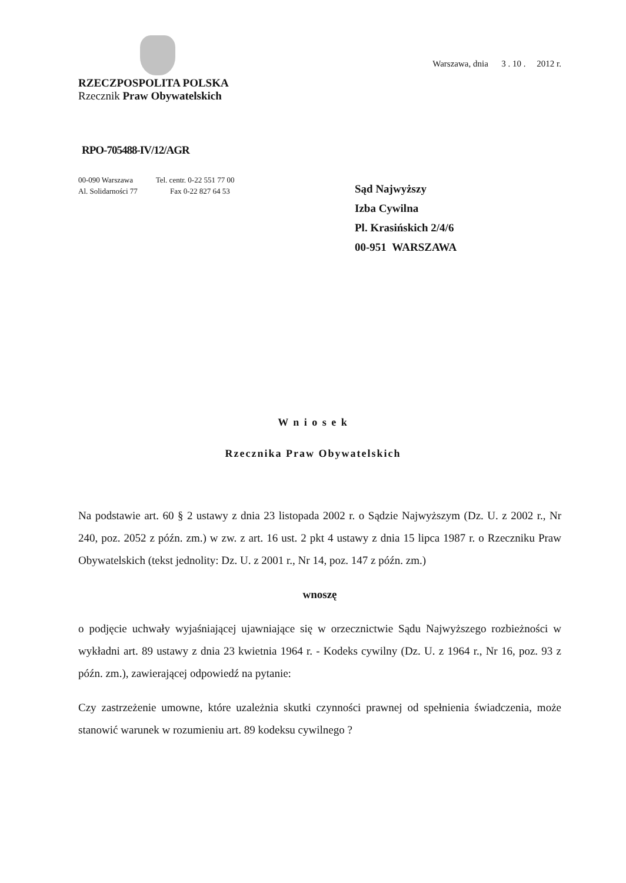RZECZPOSPOLITA POLSKA
Rzecznik Praw Obywatelskich
Warszawa, dnia 3 . 10 . 2012 r.
RPO-705488-IV/12/AGR
00-090 Warszawa Tel. centr. 0-22 551 77 00
Al. Solidarności 77 Fax 0-22 827 64 53
Sąd Najwyższy
Izba Cywilna
Pl. Krasińskich 2/4/6
00-951 WARSZAWA
W n i o s e k
Rzecznika Praw Obywatelskich
Na podstawie art. 60 § 2 ustawy z dnia 23 listopada 2002 r. o Sądzie Najwyższym (Dz. U. z 2002 r., Nr 240, poz. 2052 z późn. zm.) w zw. z art. 16 ust. 2 pkt 4 ustawy z dnia 15 lipca 1987 r. o Rzeczniku Praw Obywatelskich (tekst jednolity: Dz. U. z 2001 r., Nr 14, poz. 147 z późn. zm.)
wnoszę
o podjęcie uchwały wyjaśniającej ujawniające się w orzecznictwie Sądu Najwyższego rozbieżności w wykładni art. 89 ustawy z dnia 23 kwietnia 1964 r. - Kodeks cywilny (Dz. U. z 1964 r., Nr 16, poz. 93 z późn. zm.), zawierającej odpowiedź na pytanie:
Czy zastrzeżenie umowne, które uzależnia skutki czynności prawnej od spełnienia świadczenia, może stanowić warunek w rozumieniu art. 89 kodeksu cywilnego ?